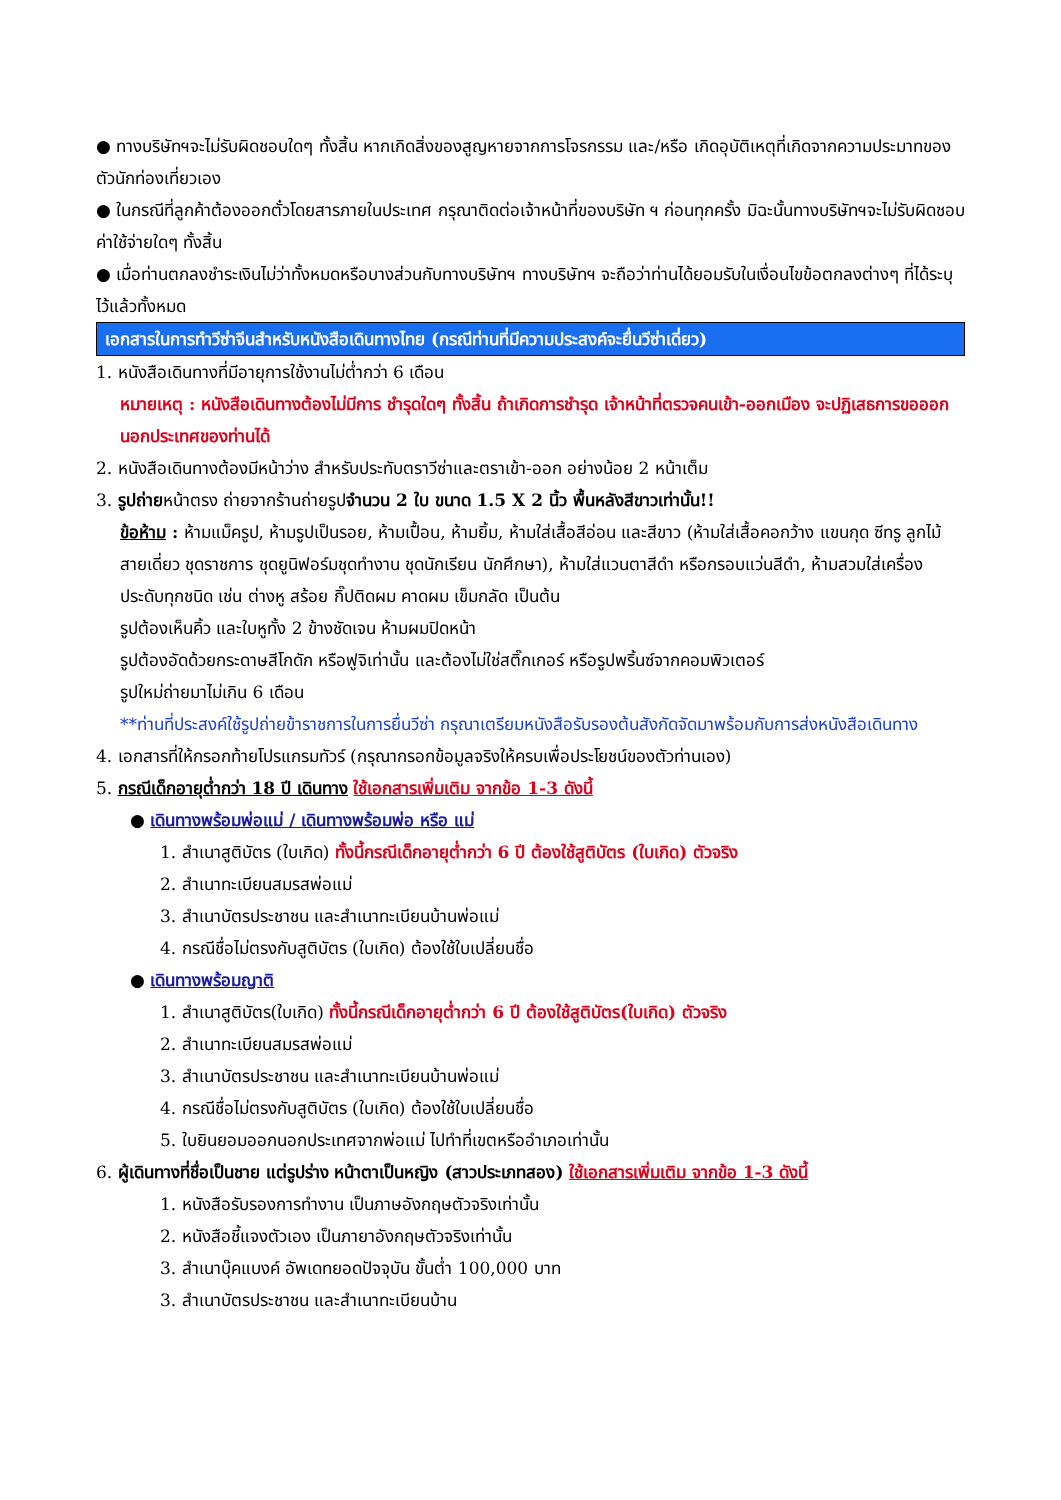● ทางบริษัทฯจะไม่รับผิดชอบใดๆ ทั้งสิ้น หากเกิดสิ่งของสูญหายจากการโจรกรรม และ/หรือ เกิดอุบัติเหตุที่เกิดจากความประมาทของตัวนักท่องเที่ยวเอง
● ในกรณีที่ลูกค้าต้องออกตั๋วโดยสารภายในประเทศ กรุณาติดต่อเจ้าหน้าที่ของบริษัท ฯ ก่อนทุกครั้ง มิฉะนั้นทางบริษัทฯจะไม่รับผิดชอบค่าใช้จ่ายใดๆ ทั้งสิ้น
● เมื่อท่านตกลงชำระเงินไม่ว่าทั้งหมดหรือบางส่วนกับทางบริษัทฯ ทางบริษัทฯ จะถือว่าท่านได้ยอมรับในเงื่อนไขข้อตกลงต่างๆ ที่ได้ระบุไว้แล้วทั้งหมด
เอกสารในการทำวีซ่าจีนสำหรับหนังสือเดินทางไทย (กรณีท่านที่มีความประสงค์จะยื่นวีซ่าเดี่ยว)
1. หนังสือเดินทางที่มีอายุการใช้งานไม่ต่ำกว่า 6 เดือน
หมายเหตุ : หนังสือเดินทางต้องไม่มีการ ชำรุดใดๆ ทั้งสิ้น ถ้าเกิดการชำรุด เจ้าหน้าที่ตรวจคนเข้า-ออกเมือง จะปฏิเสธการขอออกนอกประเทศของท่านได้
2. หนังสือเดินทางต้องมีหน้าว่าง สำหรับประทับตราวีซ่าและตราเข้า-ออก อย่างน้อย 2 หน้าเต็ม
3. รูปถ่ายหน้าตรง ถ่ายจากร้านถ่ายรูปจำนวน 2 ใบ ขนาด 1.5 X 2 นิ้ว พื้นหลังสีขาวเท่านั้น!!
ข้อห้าม : ห้ามแม็ครูป, ห้ามรูปเป็นรอย, ห้ามเปื้อน, ห้ามยิ้ม, ห้ามใส่เสื้อสีอ่อน และสีขาว (ห้ามใส่เสื้อคอกว้าง แขนกุด ซีทรู ลูกไม้ สายเดี่ยว ชุดราชการ ชุดยูนิฟอร์มชุดทำงาน ชุดนักเรียน นักศึกษา), ห้ามใส่แวนตาสีดำ หรือกรอบแว่นสีดำ, ห้ามสวมใส่เครื่องประดับทุกชนิด เช่น ต่างหู สร้อย กิ๊ปติดผม คาดผม เข็มกลัด เป็นต้น
รูปต้องเห็นคิ้ว และใบหูทั้ง 2 ข้างชัดเจน ห้ามผมปิดหน้า
รูปต้องอัดด้วยกระดาษสีโกดัก หรือฟูจิเท่านั้น และต้องไม่ใช่สติ๊กเกอร์ หรือรูปพริ้นซ์จากคอมพิวเตอร์
รูปใหม่ถ่ายมาไม่เกิน 6 เดือน
**ท่านที่ประสงค์ใช้รูปถ่ายข้าราชการในการยื่นวีซ่า กรุณาเตรียมหนังสือรับรองต้นสังกัดจัดมาพร้อมกับการส่งหนังสือเดินทาง
4. เอกสารที่ให้กรอกท้ายโปรแกรมทัวร์ (กรุณากรอกข้อมูลจริงให้ครบเพื่อประโยชน์ของตัวท่านเอง)
5. กรณีเด็กอายุต่ำกว่า 18 ปี เดินทาง ใช้เอกสารเพิ่มเติม จากข้อ 1-3 ดังนี้
● เดินทางพร้อมพ่อแม่ / เดินทางพร้อมพ่อ หรือ แม่
1. สำเนาสูติบัตร (ใบเกิด) ทั้งนี้กรณีเด็กอายุต่ำกว่า 6 ปี ต้องใช้สูติบัตร (ใบเกิด) ตัวจริง
2. สำเนาทะเบียนสมรสพ่อแม่
3. สำเนาบัตรประชาชน และสำเนาทะเบียนบ้านพ่อแม่
4. กรณีชื่อไม่ตรงกับสูติบัตร (ใบเกิด) ต้องใช้ใบเปลี่ยนชื่อ
● เดินทางพร้อมญาติ
1. สำเนาสูติบัตร(ใบเกิด) ทั้งนี้กรณีเด็กอายุต่ำกว่า 6 ปี ต้องใช้สูติบัตร(ใบเกิด) ตัวจริง
2. สำเนาทะเบียนสมรสพ่อแม่
3. สำเนาบัตรประชาชน และสำเนาทะเบียนบ้านพ่อแม่
4. กรณีชื่อไม่ตรงกับสูติบัตร (ใบเกิด) ต้องใช้ใบเปลี่ยนชื่อ
5. ใบยินยอมออกนอกประเทศจากพ่อแม่ ไปทำที่เขตหรืออำเภอเท่านั้น
6. ผู้เดินทางที่ชื่อเป็นชาย แต่รูปร่าง หน้าตาเป็นหญิง (สาวประเภทสอง) ใช้เอกสารเพิ่มเติม จากข้อ 1-3 ดังนี้
1. หนังสือรับรองการทำงาน เป็นภาษอังกฤษตัวจริงเท่านั้น
2. หนังสือชี้แจงตัวเอง เป็นภายาอังกฤษตัวจริงเท่านั้น
3. สำเนาบุ๊คแบงค์ อัพเดทยอดปัจจุบัน ขั้นต่ำ 100,000 บาท
3. สำเนาบัตรประชาชน และสำเนาทะเบียนบ้าน